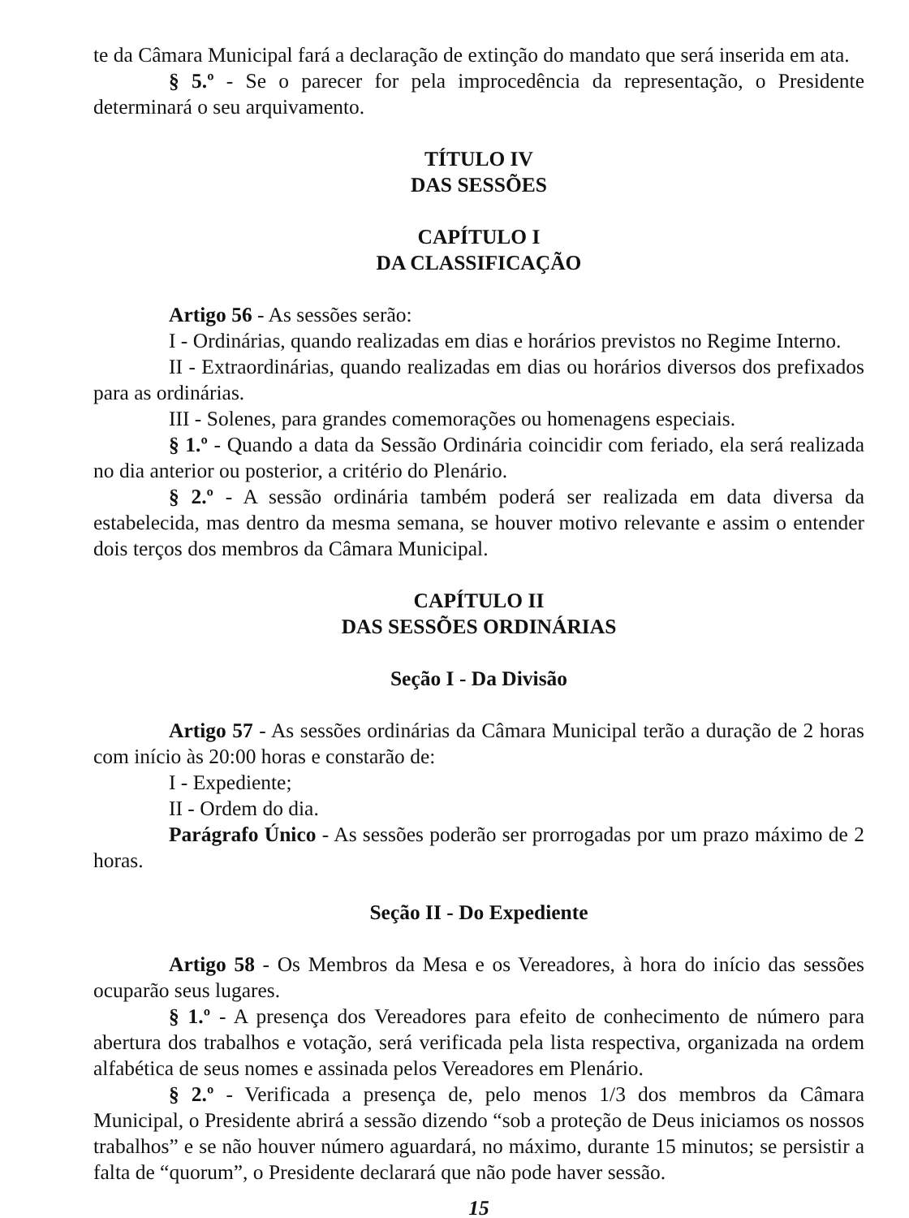te da Câmara Municipal fará a declaração de extinção do mandato que será inserida em ata.
§ 5.º - Se o parecer for pela improcedência da representação, o Presidente determinará o seu arquivamento.
TÍTULO IV
DAS SESSÕES
CAPÍTULO I
DA CLASSIFICAÇÃO
Artigo 56 - As sessões serão:
I - Ordinárias, quando realizadas em dias e horários previstos no Regime Interno.
II - Extraordinárias, quando realizadas em dias ou horários diversos dos prefixados para as ordinárias.
III - Solenes, para grandes comemorações ou homenagens especiais.
§ 1.º - Quando a data da Sessão Ordinária coincidir com feriado, ela será realizada no dia anterior ou posterior, a critério do Plenário.
§ 2.º - A sessão ordinária também poderá ser realizada em data diversa da estabelecida, mas dentro da mesma semana, se houver motivo relevante e assim o entender dois terços dos membros da Câmara Municipal.
CAPÍTULO II
DAS SESSÕES ORDINÁRIAS
Seção I - Da Divisão
Artigo 57 - As sessões ordinárias da Câmara Municipal terão a duração de 2 horas com início às 20:00 horas e constarão de:
I - Expediente;
II - Ordem do dia.
Parágrafo Único - As sessões poderão ser prorrogadas por um prazo máximo de 2 horas.
Seção II - Do Expediente
Artigo 58 - Os Membros da Mesa e os Vereadores, à hora do início das sessões ocuparão seus lugares.
§ 1.º - A presença dos Vereadores para efeito de conhecimento de número para abertura dos trabalhos e votação, será verificada pela lista respectiva, organizada na ordem alfabética de seus nomes e assinada pelos Vereadores em Plenário.
§ 2.º - Verificada a presença de, pelo menos 1/3 dos membros da Câmara Municipal, o Presidente abrirá a sessão dizendo “sob a proteção de Deus iniciamos os nossos trabalhos” e se não houver número aguardará, no máximo, durante 15 minutos; se persistir a falta de “quorum”, o Presidente declarará que não pode haver sessão.
15